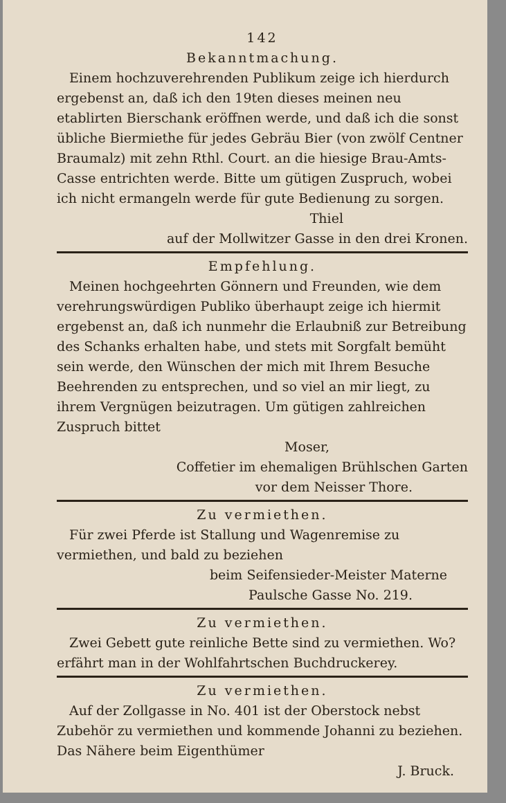142
Bekanntmachung.
Einem hochzuverehrenden Publikum zeige ich hierdurch ergebenst an, daß ich den 19ten dieses meinen neu etablirten Bierschank eröffnen werde, und daß ich die sonst übliche Biermiethe für jedes Gebräu Bier (von zwölf Centner Braumalz) mit zehn Rthl. Court. an die hiesige Brau-Amts-Casse entrichten werde. Bitte um gütigen Zuspruch, wobei ich nicht ermangeln werde für gute Bedienung zu sorgen.
Thiel
auf der Mollwitzer Gasse in den drei Kronen.
Empfehlung.
Meinen hochgeehrten Gönnern und Freunden, wie dem verehrungswürdigen Publiko überhaupt zeige ich hiermit ergebenst an, daß ich nunmehr die Erlaubniß zur Betreibung des Schanks erhalten habe, und stets mit Sorgfalt bemüht sein werde, den Wünschen der mich mit Ihrem Besuche Beehrenden zu entsprechen, und so viel an mir liegt, zu ihrem Vergnügen beizutragen. Um gütigen zahlreichen Zuspruch bittet
Moser,
Coffetier im ehemaligen Brühlschen Garten
vor dem Neisser Thore.
Zu vermiethen.
Für zwei Pferde ist Stallung und Wagenremise zu vermiethen, und bald zu beziehen
beim Seifensieder-Meister Materne
Paulsche Gasse No. 219.
Zu vermiethen.
Zwei Gebett gute reinliche Bette sind zu vermiethen. Wo? erfährt man in der Wohlfahrtschen Buchdruckerey.
Zu vermiethen.
Auf der Zollgasse in No. 401 ist der Oberstock nebst Zubehör zu vermiethen und kommende Johanni zu beziehen. Das Nähere beim Eigenthümer
J. Bruck.